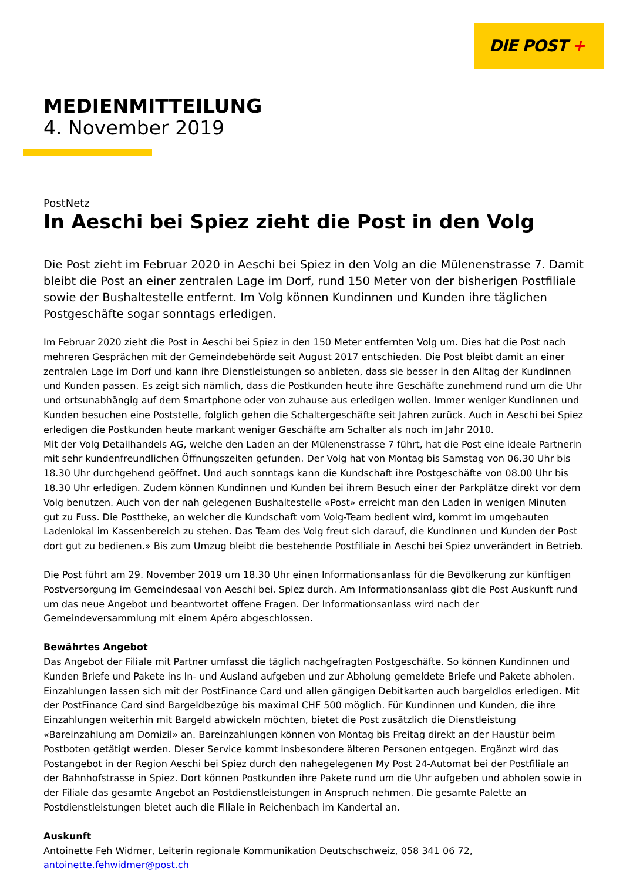DIE POST +
MEDIENMITTEILUNG
4. November 2019
PostNetz
In Aeschi bei Spiez zieht die Post in den Volg
Die Post zieht im Februar 2020 in Aeschi bei Spiez in den Volg an die Mülenenstrasse 7. Damit bleibt die Post an einer zentralen Lage im Dorf, rund 150 Meter von der bisherigen Postfiliale sowie der Bushaltestelle entfernt. Im Volg können Kundinnen und Kunden ihre täglichen Postgeschäfte sogar sonntags erledigen.
Im Februar 2020 zieht die Post in Aeschi bei Spiez in den 150 Meter entfernten Volg um. Dies hat die Post nach mehreren Gesprächen mit der Gemeindebehörde seit August 2017 entschieden. Die Post bleibt damit an einer zentralen Lage im Dorf und kann ihre Dienstleistungen so anbieten, dass sie besser in den Alltag der Kundinnen und Kunden passen. Es zeigt sich nämlich, dass die Postkunden heute ihre Geschäfte zunehmend rund um die Uhr und ortsunabhängig auf dem Smartphone oder von zuhause aus erledigen wollen. Immer weniger Kundinnen und Kunden besuchen eine Poststelle, folglich gehen die Schaltergeschäfte seit Jahren zurück. Auch in Aeschi bei Spiez erledigen die Postkunden heute markant weniger Geschäfte am Schalter als noch im Jahr 2010.
Mit der Volg Detailhandels AG, welche den Laden an der Mülenenstrasse 7 führt, hat die Post eine ideale Partnerin mit sehr kundenfreundlichen Öffnungszeiten gefunden. Der Volg hat von Montag bis Samstag von 06.30 Uhr bis 18.30 Uhr durchgehend geöffnet. Und auch sonntags kann die Kundschaft ihre Postgeschäfte von 08.00 Uhr bis 18.30 Uhr erledigen. Zudem können Kundinnen und Kunden bei ihrem Besuch einer der Parkplätze direkt vor dem Volg benutzen. Auch von der nah gelegenen Bushaltestelle «Post» erreicht man den Laden in wenigen Minuten gut zu Fuss. Die Posttheke, an welcher die Kundschaft vom Volg-Team bedient wird, kommt im umgebauten Ladenlokal im Kassenbereich zu stehen. Das Team des Volg freut sich darauf, die Kundinnen und Kunden der Post dort gut zu bedienen.» Bis zum Umzug bleibt die bestehende Postfiliale in Aeschi bei Spiez unverändert in Betrieb.
Die Post führt am 29. November 2019 um 18.30 Uhr einen Informationsanlass für die Bevölkerung zur künftigen Postversorgung im Gemeindesaal von Aeschi bei. Spiez durch. Am Informationsanlass gibt die Post Auskunft rund um das neue Angebot und beantwortet offene Fragen. Der Informationsanlass wird nach der Gemeindeversammlung mit einem Apéro abgeschlossen.
Bewährtes Angebot
Das Angebot der Filiale mit Partner umfasst die täglich nachgefragten Postgeschäfte. So können Kundinnen und Kunden Briefe und Pakete ins In- und Ausland aufgeben und zur Abholung gemeldete Briefe und Pakete abholen. Einzahlungen lassen sich mit der PostFinance Card und allen gängigen Debitkarten auch bargeldlos erledigen. Mit der PostFinance Card sind Bargeldbezüge bis maximal CHF 500 möglich. Für Kundinnen und Kunden, die ihre Einzahlungen weiterhin mit Bargeld abwickeln möchten, bietet die Post zusätzlich die Dienstleistung «Bareinzahlung am Domizil» an. Bareinzahlungen können von Montag bis Freitag direkt an der Haustür beim Postboten getätigt werden. Dieser Service kommt insbesondere älteren Personen entgegen. Ergänzt wird das Postangebot in der Region Aeschi bei Spiez durch den nahegelegenen My Post 24-Automat bei der Postfiliale an der Bahnhofstrasse in Spiez. Dort können Postkunden ihre Pakete rund um die Uhr aufgeben und abholen sowie in der Filiale das gesamte Angebot an Postdienstleistungen in Anspruch nehmen. Die gesamte Palette an Postdienstleistungen bietet auch die Filiale in Reichenbach im Kandertal an.
Auskunft
Antoinette Feh Widmer, Leiterin regionale Kommunikation Deutschschweiz, 058 341 06 72,
antoinette.fehwidmer@post.ch